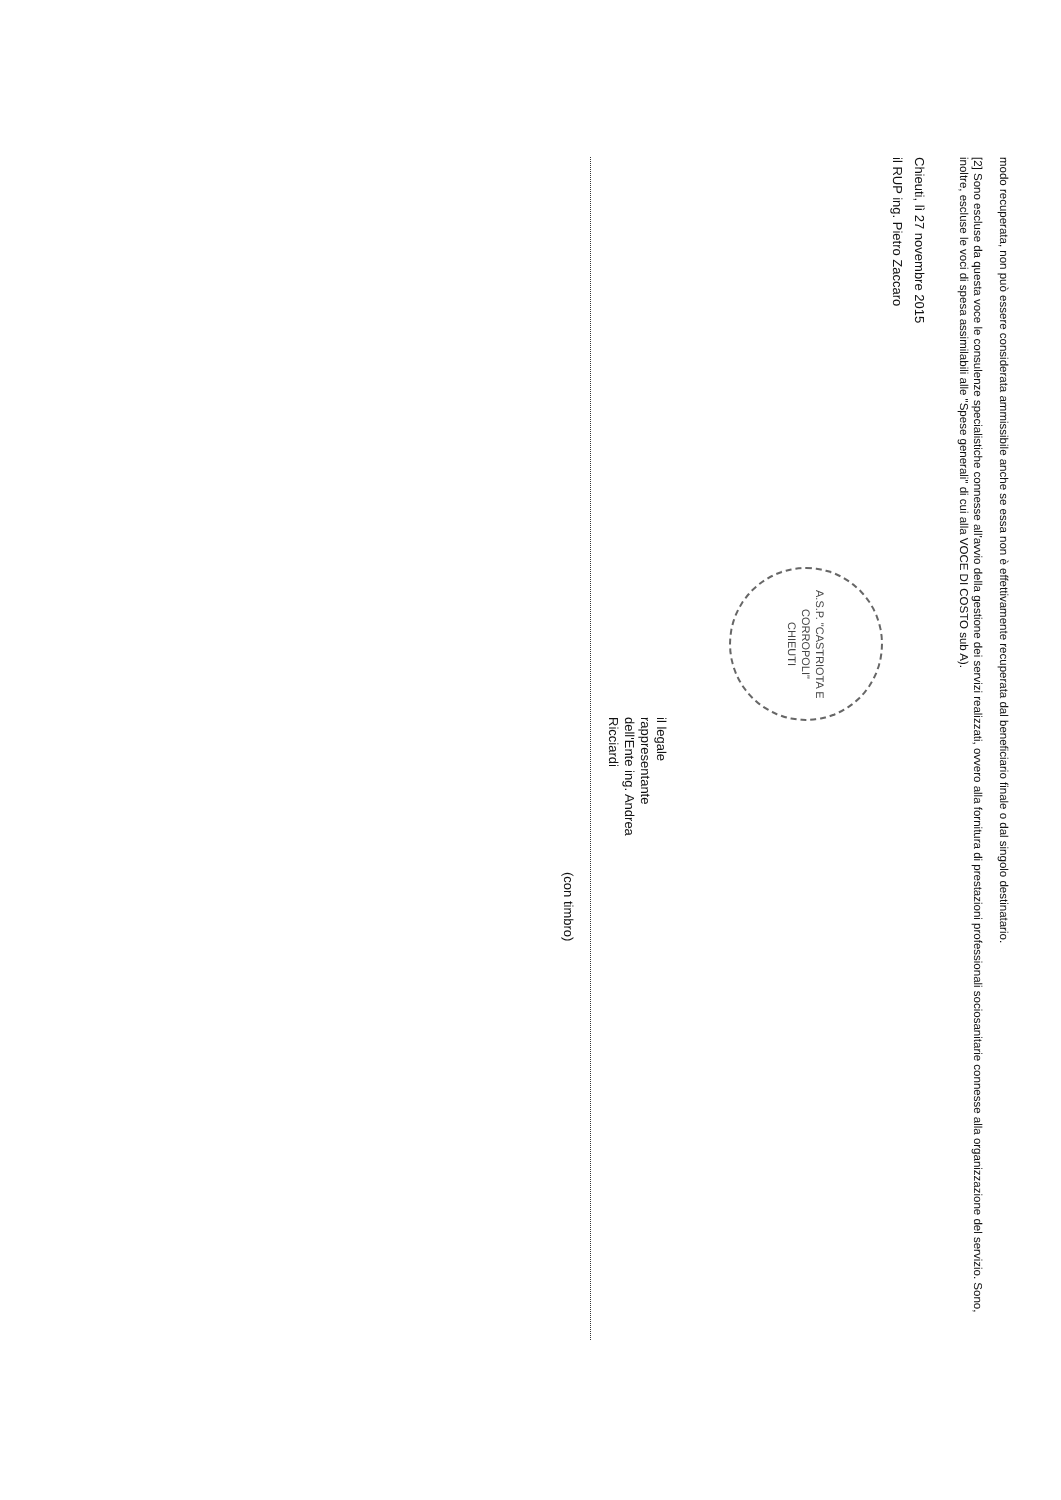modo recuperata, non può essere considerata ammissibile anche se essa non è effettivamente recuperata dal beneficiario finale o dal singolo destinatario.
[2] Sono escluse da questa voce le consulenze specialistiche connesse all'avvio della gestione dei servizi realizzati, ovvero alla fornitura di prestazioni professionali sociosanitarie connesse alla organizzazione del servizio. Sono, inoltre, escluse le voci di spesa assimilabili alle "Spese generali" di cui alla VOCE DI COSTO sub A).
Chieuti, lì 27 novembre 2015
il RUP ing. Pietro Zaccaro
A.S.P. "CASTRIOTA E CORROPOLI"
CHIEUTI
il legale
rappresentante
dell'Ente ing. Andrea
Ricciardi
(con timbro)